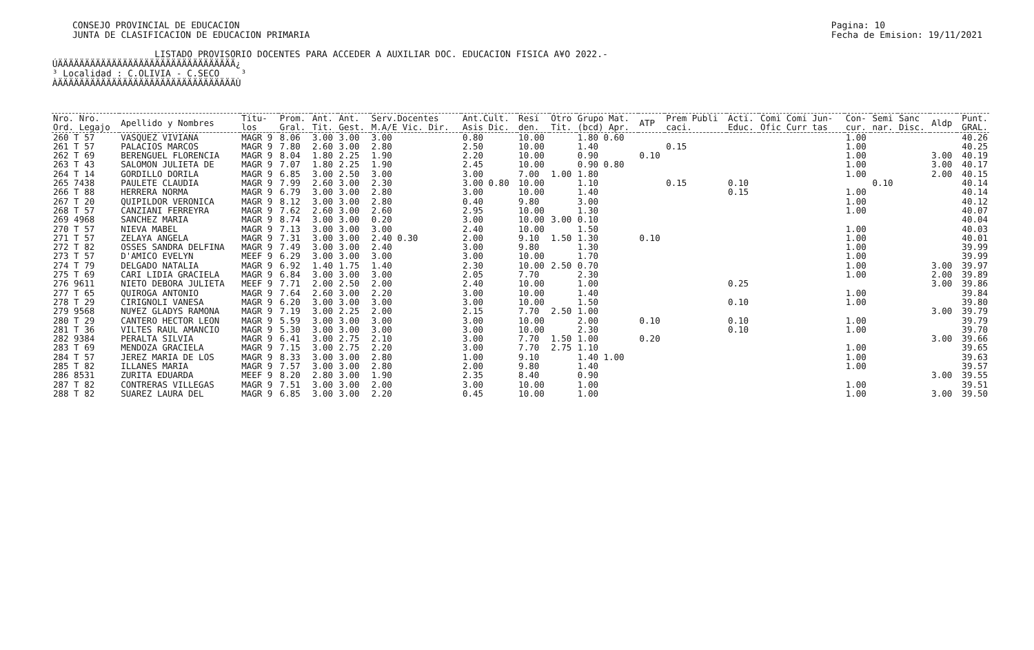CONSEJO PROVINCIAL DE EDUCACION
JUNTA DE CLASIFICACION DE EDUCACION PRIMARIA
Pagina: 10
Fecha de Emision: 19/11/2021
LISTADO PROVISORIO DOCENTES PARA ACCEDER A AUXILIAR DOC. EDUCACION FISICA A¥O 2022.- ÚÄÄÄÄÄÄÄÄÄÄÄÄÄÄÄÄÄÄÄÄÄÄÄÄÄÄÄÄÄÄÄÄÄ¿ ³ Localidad : C.OLIVIA - C.SECO ³ ÀÄÄÄÄÄÄÄÄÄÄÄÄÄÄÄÄÄÄÄÄÄÄÄÄÄÄÄÄÄÄÄÄÄÙ
| Nro. Nro. Ord. Legajo | Apellido y Nombres | Titu- los | Prom. Gral. | Ant. Tit. | Ant. Gest. | Serv.Docentes M.A/E Vic. Dir. | Ant.Cult. Asis Dic. | Resi den. | Otro Tit. | Grupo Mat. (bcd) Apr. | ATP | Prem Publi caci. | Acti. Educ. | Comi Comi Jun- Ofic Curr tas | Con- cur. | Semi nar. | Sanc Disc. | Aldp | Punt. GRAL. |
| --- | --- | --- | --- | --- | --- | --- | --- | --- | --- | --- | --- | --- | --- | --- | --- | --- | --- | --- | --- |
| 260 T 57 | VASQUEZ VIVIANA | MAGR 9 | 8.06 | 3.00 | 3.00 | 3.00 | 0.80 | 10.00 | | 1.80 0.60 | | | | | 1.00 | | | | 40.26 |
| 261 T 57 | PALACIOS MARCOS | MAGR 9 | 7.80 | 2.60 | 3.00 | 2.80 | 2.50 | 10.00 | | 1.40 | | 0.15 | | | 1.00 | | | | 40.25 |
| 262 T 69 | BERENGUEL FLORENCIA | MAGR 9 | 8.04 | 1.80 | 2.25 | 1.90 | 2.20 | 10.00 | | 0.90 | 0.10 | | | | 1.00 | | | 3.00 | 40.19 |
| 263 T 43 | SALOMON JULIETA DE | MAGR 9 | 7.07 | 1.80 | 2.25 | 1.90 | 2.45 | 10.00 | | 0.90 0.80 | | | | | 1.00 | | | 3.00 | 40.17 |
| 264 T 14 | GORDILLO DORILA | MAGR 9 | 6.85 | 3.00 | 2.50 | 3.00 | 3.00 | 7.00 | 1.00 | 1.80 | | | | | 1.00 | | | 2.00 | 40.15 |
| 265 7438 | PAULETE CLAUDIA | MAGR 9 | 7.99 | 2.60 | 3.00 | 2.30 | 3.00 0.80 | 10.00 | | 1.10 | | 0.15 | 0.10 | | | 0.10 | | | 40.14 |
| 266 T 88 | HERRERA NORMA | MAGR 9 | 6.79 | 3.00 | 3.00 | 2.80 | 3.00 | 10.00 | | 1.40 | | | 0.15 | | 1.00 | | | | 40.14 |
| 267 T 20 | QUIPILDOR VERONICA | MAGR 9 | 8.12 | 3.00 | 3.00 | 2.80 | 0.40 | 9.80 | | 3.00 | | | | | 1.00 | | | | 40.12 |
| 268 T 57 | CANZIANI FERREYRA | MAGR 9 | 7.62 | 2.60 | 3.00 | 2.60 | 2.95 | 10.00 | | 1.30 | | | | | 1.00 | | | | 40.07 |
| 269 4968 | SANCHEZ MARIA | MAGR 9 | 8.74 | 3.00 | 3.00 | 0.20 | 3.00 | 10.00 | 3.00 | 0.10 | | | | | | | | | 40.04 |
| 270 T 57 | NIEVA MABEL | MAGR 9 | 7.13 | 3.00 | 3.00 | 3.00 | 2.40 | 10.00 | | 1.50 | | | | | 1.00 | | | | 40.03 |
| 271 T 57 | ZELAYA ANGELA | MAGR 9 | 7.31 | 3.00 | 3.00 | 2.40 0.30 | 2.00 | 9.10 | 1.50 | 1.30 | 0.10 | | | | 1.00 | | | | 40.01 |
| 272 T 82 | OSSES SANDRA DELFINA | MAGR 9 | 7.49 | 3.00 | 3.00 | 2.40 | 3.00 | 9.80 | | 1.30 | | | | | 1.00 | | | | 39.99 |
| 273 T 57 | D'AMICO EVELYN | MEEF 9 | 6.29 | 3.00 | 3.00 | 3.00 | 3.00 | 10.00 | | 1.70 | | | | | 1.00 | | | | 39.99 |
| 274 T 79 | DELGADO NATALIA | MAGR 9 | 6.92 | 1.40 | 1.75 | 1.40 | 2.30 | 10.00 | 2.50 | 0.70 | | | | | 1.00 | | | 3.00 | 39.97 |
| 275 T 69 | CARI LIDIA GRACIELA | MAGR 9 | 6.84 | 3.00 | 3.00 | 3.00 | 2.05 | 7.70 | | 2.30 | | | | | 1.00 | | | 2.00 | 39.89 |
| 276 9611 | NIETO DEBORA JULIETA | MEEF 9 | 7.71 | 2.00 | 2.50 | 2.00 | 2.40 | 10.00 | | 1.00 | | | 0.25 | | | | | 3.00 | 39.86 |
| 277 T 65 | QUIROGA ANTONIO | MAGR 9 | 7.64 | 2.60 | 3.00 | 2.20 | 3.00 | 10.00 | | 1.40 | | | | | 1.00 | | | | 39.84 |
| 278 T 29 | CIRIGNOLI VANESA | MAGR 9 | 6.20 | 3.00 | 3.00 | 3.00 | 3.00 | 10.00 | | 1.50 | | | 0.10 | | 1.00 | | | | 39.80 |
| 279 9568 | NU¥EZ GLADYS RAMONA | MAGR 9 | 7.19 | 3.00 | 2.25 | 2.00 | 2.15 | 7.70 | 2.50 | 1.00 | | | | | | | | 3.00 | 39.79 |
| 280 T 29 | CANTERO HECTOR LEON | MAGR 9 | 5.59 | 3.00 | 3.00 | 3.00 | 3.00 | 10.00 | | 2.00 | 0.10 | | 0.10 | | 1.00 | | | | 39.79 |
| 281 T 36 | VILTES RAUL AMANCIO | MAGR 9 | 5.30 | 3.00 | 3.00 | 3.00 | 3.00 | 10.00 | | 2.30 | | | 0.10 | | 1.00 | | | | 39.70 |
| 282 9384 | PERALTA SILVIA | MAGR 9 | 6.41 | 3.00 | 2.75 | 2.10 | 3.00 | 7.70 | 1.50 | 1.00 | 0.20 | | | | | | | 3.00 | 39.66 |
| 283 T 69 | MENDOZA GRACIELA | MAGR 9 | 7.15 | 3.00 | 2.75 | 2.20 | 3.00 | 7.70 | 2.75 | 1.10 | | | | | 1.00 | | | | 39.65 |
| 284 T 57 | JEREZ MARIA DE LOS | MAGR 9 | 8.33 | 3.00 | 3.00 | 2.80 | 1.00 | 9.10 | | 1.40 1.00 | | | | | 1.00 | | | | 39.63 |
| 285 T 82 | ILLANES MARIA | MAGR 9 | 7.57 | 3.00 | 3.00 | 2.80 | 2.00 | 9.80 | | 1.40 | | | | | 1.00 | | | | 39.57 |
| 286 8531 | ZURITA EDUARDA | MEEF 9 | 8.20 | 2.80 | 3.00 | 1.90 | 2.35 | 8.40 | | 0.90 | | | | | | | | 3.00 | 39.55 |
| 287 T 82 | CONTRERAS VILLEGAS | MAGR 9 | 7.51 | 3.00 | 3.00 | 2.00 | 3.00 | 10.00 | | 1.00 | | | | | 1.00 | | | | 39.51 |
| 288 T 82 | SUAREZ LAURA DEL | MAGR 9 | 6.85 | 3.00 | 3.00 | 2.20 | 0.45 | 10.00 | | 1.00 | | | | | 1.00 | | | 3.00 | 39.50 |